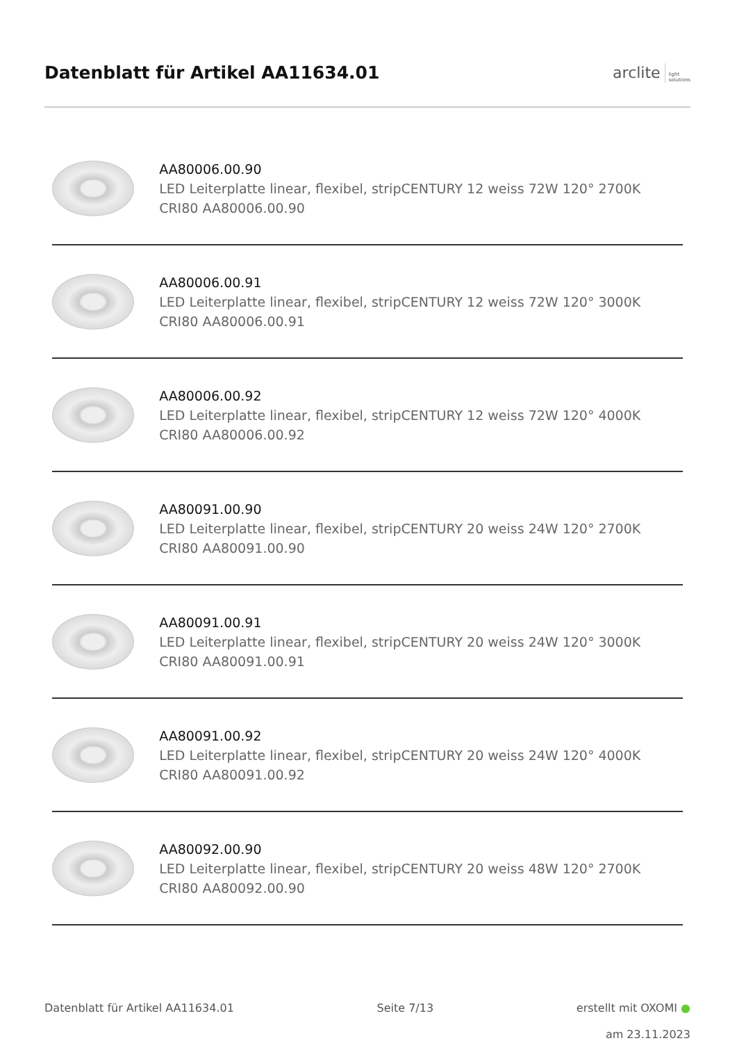Datenblatt für Artikel AA11634.01
arclite light
solutions
AA80006.00.90
LED Leiterplatte linear, flexibel, stripCENTURY 12 weiss 72W 120° 2700K CRI80 AA80006.00.90
AA80006.00.91
LED Leiterplatte linear, flexibel, stripCENTURY 12 weiss 72W 120° 3000K CRI80 AA80006.00.91
AA80006.00.92
LED Leiterplatte linear, flexibel, stripCENTURY 12 weiss 72W 120° 4000K CRI80 AA80006.00.92
AA80091.00.90
LED Leiterplatte linear, flexibel, stripCENTURY 20 weiss 24W 120° 2700K CRI80 AA80091.00.90
AA80091.00.91
LED Leiterplatte linear, flexibel, stripCENTURY 20 weiss 24W 120° 3000K CRI80 AA80091.00.91
AA80091.00.92
LED Leiterplatte linear, flexibel, stripCENTURY 20 weiss 24W 120° 4000K CRI80 AA80091.00.92
AA80092.00.90
LED Leiterplatte linear, flexibel, stripCENTURY 20 weiss 48W 120° 2700K CRI80 AA80092.00.90
Datenblatt für Artikel AA11634.01 Seite 7/13 erstellt mit OXOMI ●
am 23.11.2023